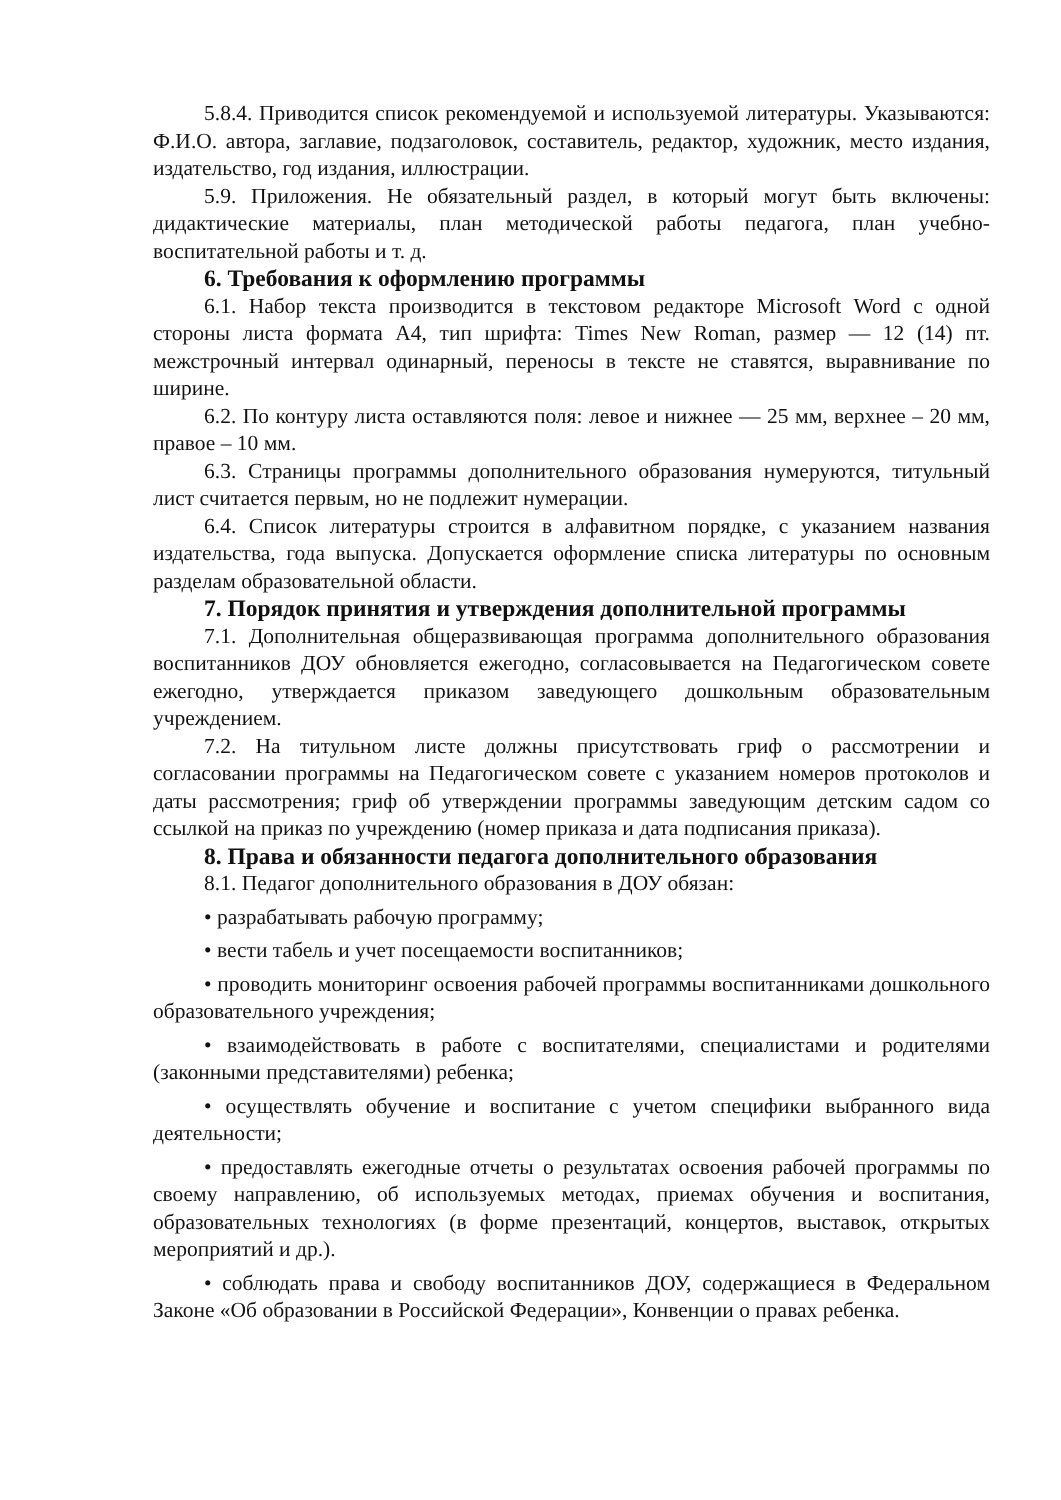5.8.4. Приводится список рекомендуемой и используемой литературы. Указываются: Ф.И.О. автора, заглавие, подзаголовок, составитель, редактор, художник, место издания, издательство, год издания, иллюстрации.
5.9. Приложения. Не обязательный раздел, в который могут быть включены: дидактические материалы, план методической работы педагога, план учебно-воспитательной работы и т. д.
6. Требования к оформлению программы
6.1. Набор текста производится в текстовом редакторе Microsoft Word с одной стороны листа формата А4, тип шрифта: Times New Roman, размер — 12 (14) пт. межстрочный интервал одинарный, переносы в тексте не ставятся, выравнивание по ширине.
6.2. По контуру листа оставляются поля: левое и нижнее — 25 мм, верхнее – 20 мм, правое – 10 мм.
6.3. Страницы программы дополнительного образования нумеруются, титульный лист считается первым, но не подлежит нумерации.
6.4. Список литературы строится в алфавитном порядке, с указанием названия издательства, года выпуска. Допускается оформление списка литературы по основным разделам образовательной области.
7. Порядок принятия и утверждения дополнительной программы
7.1. Дополнительная общеразвивающая программа дополнительного образования воспитанников ДОУ обновляется ежегодно, согласовывается на Педагогическом совете ежегодно, утверждается приказом заведующего дошкольным образовательным учреждением.
7.2. На титульном листе должны присутствовать гриф о рассмотрении и согласовании программы на Педагогическом совете с указанием номеров протоколов и даты рассмотрения; гриф об утверждении программы заведующим детским садом со ссылкой на приказ по учреждению (номер приказа и дата подписания приказа).
8. Права и обязанности педагога дополнительного образования
8.1. Педагог дополнительного образования в ДОУ обязан:
• разрабатывать рабочую программу;
• вести табель и учет посещаемости воспитанников;
• проводить мониторинг освоения рабочей программы воспитанниками дошкольного образовательного учреждения;
• взаимодействовать в работе с воспитателями, специалистами и родителями (законными представителями) ребенка;
• осуществлять обучение и воспитание с учетом специфики выбранного вида деятельности;
• предоставлять ежегодные отчеты о результатах освоения рабочей программы по своему направлению, об используемых методах, приемах обучения и воспитания, образовательных технологиях (в форме презентаций, концертов, выставок, открытых мероприятий и др.).
• соблюдать права и свободу воспитанников ДОУ, содержащиеся в Федеральном Законе «Об образовании в Российской Федерации», Конвенции о правах ребенка.